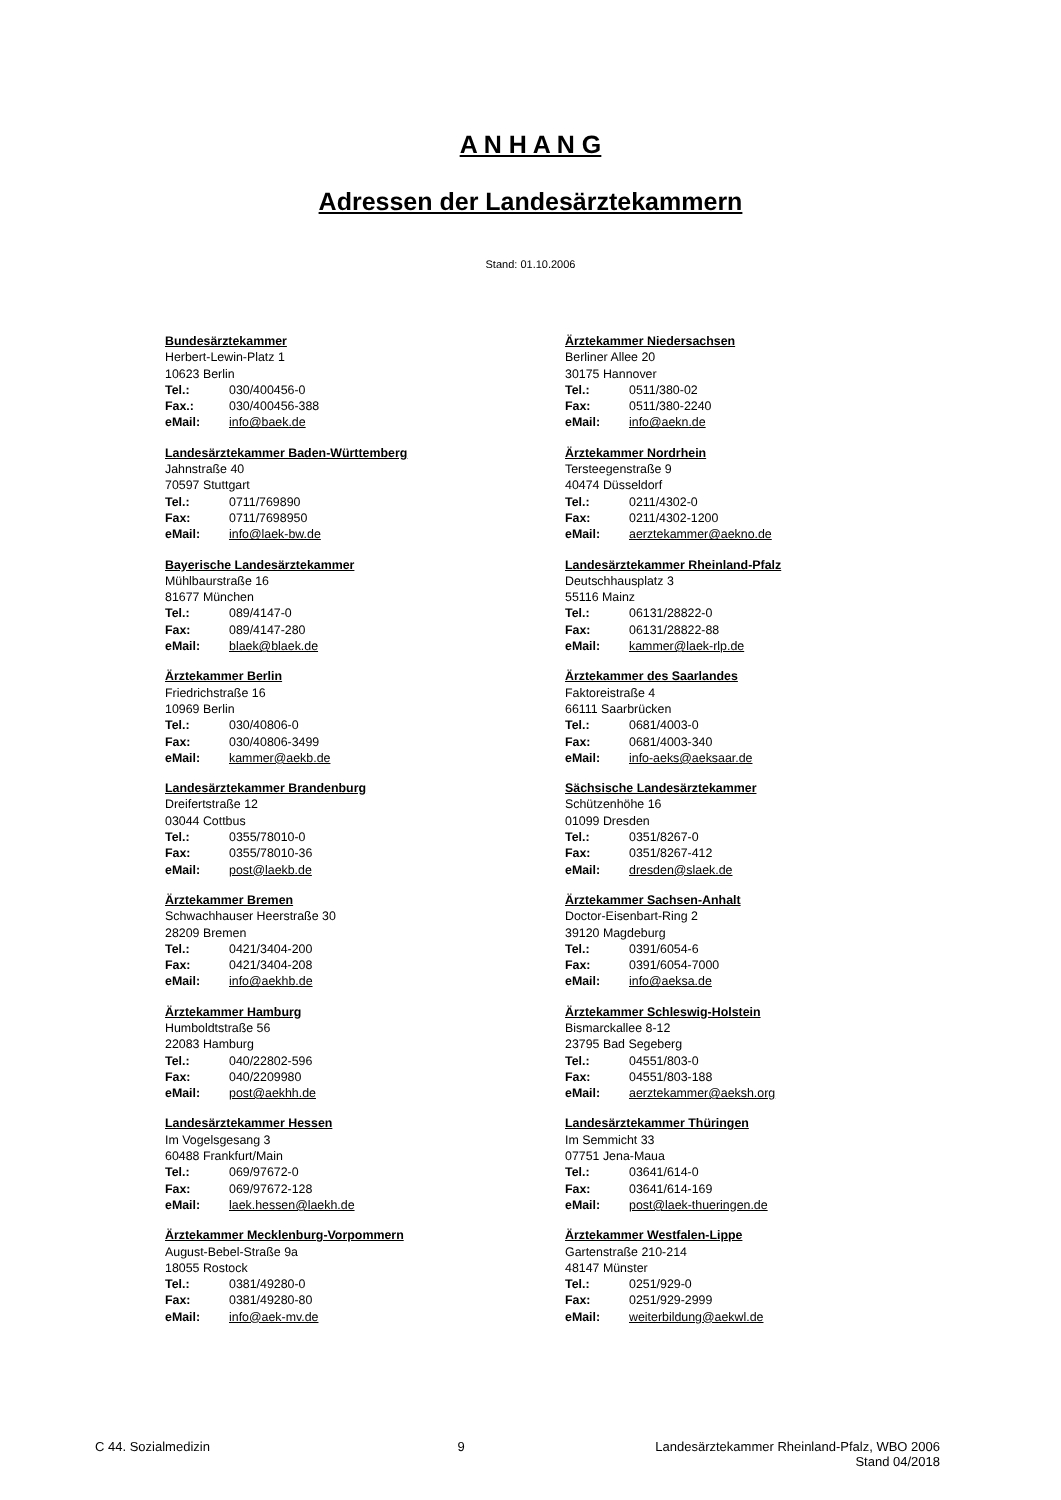A N H A N G
Adressen der Landesärztekammern
Stand: 01.10.2006
Bundesärztekammer
Herbert-Lewin-Platz 1
10623 Berlin
Tel.: 030/400456-0
Fax.: 030/400456-388
eMail: info@baek.de
Landesärztekammer Baden-Württemberg
Jahnstraße 40
70597 Stuttgart
Tel.: 0711/769890
Fax: 0711/7698950
eMail: info@laek-bw.de
Bayerische Landesärztekammer
Mühlbaurstraße 16
81677 München
Tel.: 089/4147-0
Fax: 089/4147-280
eMail: blaek@blaek.de
Ärztekammer Berlin
Friedrichstraße 16
10969 Berlin
Tel.: 030/40806-0
Fax: 030/40806-3499
eMail: kammer@aekb.de
Landesärztekammer Brandenburg
Dreifertstraße 12
03044 Cottbus
Tel.: 0355/78010-0
Fax: 0355/78010-36
eMail: post@laekb.de
Ärztekammer Bremen
Schwachhauser Heerstraße 30
28209 Bremen
Tel.: 0421/3404-200
Fax: 0421/3404-208
eMail: info@aekhb.de
Ärztekammer Hamburg
Humboldtstraße 56
22083 Hamburg
Tel.: 040/22802-596
Fax: 040/2209980
eMail: post@aekhh.de
Landesärztekammer Hessen
Im Vogelsgesang 3
60488 Frankfurt/Main
Tel.: 069/97672-0
Fax: 069/97672-128
eMail: laek.hessen@laekh.de
Ärztekammer Mecklenburg-Vorpommern
August-Bebel-Straße 9a
18055 Rostock
Tel.: 0381/49280-0
Fax: 0381/49280-80
eMail: info@aek-mv.de
Ärztekammer Niedersachsen
Berliner Allee 20
30175 Hannover
Tel.: 0511/380-02
Fax: 0511/380-2240
eMail: info@aekn.de
Ärztekammer Nordrhein
Tersteegenstraße 9
40474 Düsseldorf
Tel.: 0211/4302-0
Fax: 0211/4302-1200
eMail: aerztekammer@aekno.de
Landesärztekammer Rheinland-Pfalz
Deutschhausplatz 3
55116 Mainz
Tel.: 06131/28822-0
Fax: 06131/28822-88
eMail: kammer@laek-rlp.de
Ärztekammer des Saarlandes
Faktoreistraße 4
66111 Saarbrücken
Tel.: 0681/4003-0
Fax: 0681/4003-340
eMail: info-aeks@aeksaar.de
Sächsische Landesärztekammer
Schützenhöhe 16
01099 Dresden
Tel.: 0351/8267-0
Fax: 0351/8267-412
eMail: dresden@slaek.de
Ärztekammer Sachsen-Anhalt
Doctor-Eisenbart-Ring 2
39120 Magdeburg
Tel.: 0391/6054-6
Fax: 0391/6054-7000
eMail: info@aeksa.de
Ärztekammer Schleswig-Holstein
Bismarckallee 8-12
23795 Bad Segeberg
Tel.: 04551/803-0
Fax: 04551/803-188
eMail: aerztekammer@aeksh.org
Landesärztekammer Thüringen
Im Semmicht 33
07751 Jena-Maua
Tel.: 03641/614-0
Fax: 03641/614-169
eMail: post@laek-thueringen.de
Ärztekammer Westfalen-Lippe
Gartenstraße 210-214
48147 Münster
Tel.: 0251/929-0
Fax: 0251/929-2999
eMail: weiterbildung@aekwl.de
C 44. Sozialmedizin 9 Landesärztekammer Rheinland-Pfalz, WBO 2006
Stand 04/2018